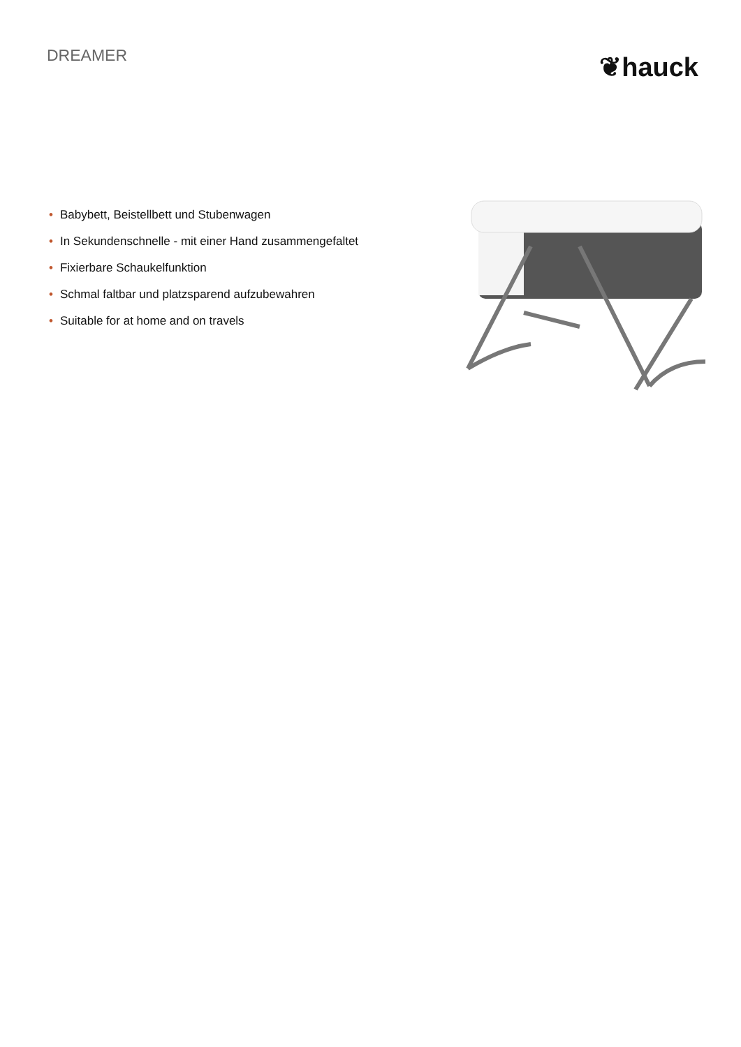DREAMER
❦hauck
• Babybett, Beistellbett und Stubenwagen
• In Sekundenschnelle - mit einer Hand zusammengefaltet
• Fixierbare Schaukelfunktion
• Schmal faltbar und platzsparend aufzubewahren
• Suitable for at home and on travels